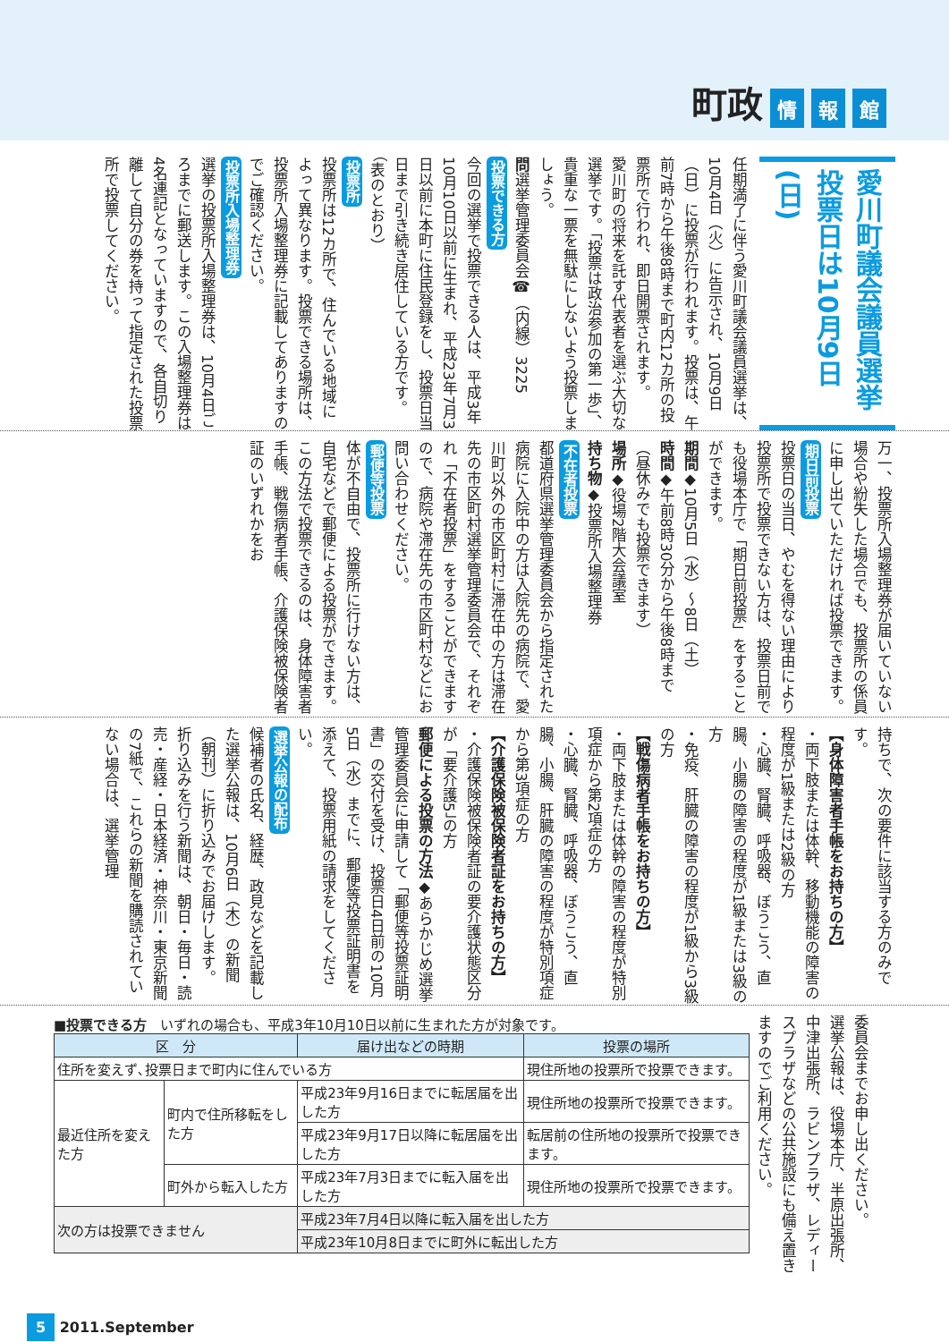町政 情 報 館
愛川町議会議員選挙 投票日は10月9日(日)
任期満了に伴う愛川町議会議員選挙は、10月4日（火）に告示され、10月9日（日）に投票が行われます。投票は、午前7時から午後8時まで町内12カ所の投票所で行われ、即日開票されます。
愛川町の将来を託す代表者を選ぶ大切な選挙です。「投票は政治参加の第一歩」、貴重な一票を無駄にしないよう投票しましょう。
問選挙管理委員会☎（内線）3225
投票できる方
今回の選挙で投票できる人は、平成3年10月10日以前に生まれ、平成23年7月3日以前に本町に住民登録をし、投票日当日まで引き続き居住している方です。（表のとおり）
投票所
投票所は12カ所で、住んでいる地域によって異なります。投票できる場所は、投票所入場整理券に記載してありますのでご確認ください。
投票所入場整理券
選挙の投票所入場整理券は、10月4日ごろまでに郵送します。この入場整理券は4名連記となっていますので、各自切り離して自分の券を持って指定された投票所で投票してください。
万一、投票所入場整理券が届いていない場合や紛失した場合でも、投票所の係員に申し出ていただければ投票できます。
期日前投票
投票日の当日、やむを得ない理由により投票所で投票できない方は、投票日前でも役場本庁で「期日前投票」をすることができます。
期間◆10月5日（水）～8日（土）
時間◆午前8時30分から午後8時まで（昼休みでも投票できます）
場所◆役場2階大会議室
持ち物◆投票所入場整理券
不在者投票
都道府県選挙管理委員会から指定された病院に入院中の方は入院先の病院で、愛川町以外の市区町村に滞在中の方は滞在先の市区町村選挙管理委員会で、それぞれ「不在者投票」をすることができますので、病院や滞在先の市区町村などにお問い合わせください。
郵便等投票
体が不自由で、投票所に行けない方は、自宅などで郵便による投票ができます。この方法で投票できるのは、身体障害者手帳、戦傷病者手帳、介護保険被保険者証のいずれかをお
持ちで、次の要件に該当する方のみです。
【身体障害者手帳をお持ちの方】
・両下肢または体幹、移動機能の障害の程度が1級または2級の方
・心臓、腎臓、呼吸器、ぼうこう、直腸、小腸の障害の程度が1級または3級の方
・免疫、肝臓の障害の程度が1級から3級の方
【戦傷病者手帳をお持ちの方】
・両下肢または体幹の障害の程度が特別項症から第2項症の方
・心臓、腎臓、呼吸器、ぼうこう、直腸、小腸、肝臓の障害の程度が特別項症から第3項症の方
【介護保険被保険者証をお持ちの方】
・介護保険被保険者証の要介護状態区分が「要介護5」の方
郵便による投票の方法◆あらかじめ選挙管理委員会に申請して「郵便等投票証明書」の交付を受け、投票日4日前の10月5日（水）までに、郵便等投票証明書を添えて、投票用紙の請求をしてください。
選挙公報の配布
候補者の氏名、経歴、政見などを記載した選挙公報は、10月6日（木）の新聞（朝刊）に折り込みでお届けします。
折り込みを行う新聞は、朝日・毎日・読売・産経・日本経済・神奈川・東京新聞の7紙で、これらの新聞を購読されていない場合は、選挙管理
■投票できる方　いずれの場合も、平成3年10月10日以前に生まれた方が対象です。
| 区 分 | | 届け出などの時期 | 投票の場所 |
| --- | --- | --- | --- |
| 住所を変えず､投票日まで町内に住んでいる方 | | | 現住所地の投票所で投票できます。 |
| 最近住所を変えた方 | 町内で住所移転をした方 | 平成23年9月16日までに転居届を出した方 | 現住所地の投票所で投票できます。 |
| | | 平成23年9月17日以降に転居届を出した方 | 転居前の住所地の投票所で投票できます。 |
| | 町外から転入した方 | 平成23年7月3日までに転入届を出した方 | 現住所地の投票所で投票できます。 |
| 次の方は投票できません | | 平成23年7月4日以降に転入届を出した方 | |
| | | 平成23年10月8日までに町外に転出した方 | |
委員会までお申し出ください。
選挙公報は、役場本庁、半原出張所、中津出張所、ラビンプラザ、レディースプラザなどの公共施設にも備え置きますのでご利用ください。
5 2011.September